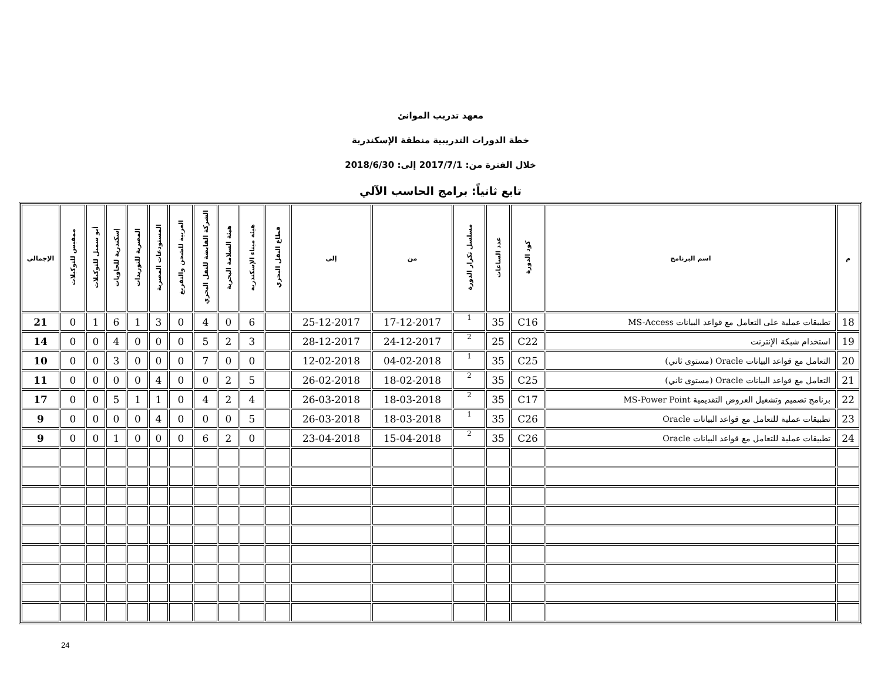معهد تدريب الموانئ
خطة الدورات التدريبية منطقة الإسكندرية
خلال الفترة من: 2017/7/1 إلى: 2018/6/30
تابع ثانياً: برامج الحاسب الآلي
| م | اسم البرنامج | كود الدورة | عدد الساعات | مسلسل تكرار الدورة | من | إلى | قطاع النقل البحري | هيئة ميناء الإسكندرية | هيئة السلامة البحرية | الشركة القابضة للنقل البحري | العربية للشحن والتفريغ | المستودعات المصرية | المصرية للتوريدات | إسكندرية للحاويات | أبو سمبل للتوكيلات | ممفيس للتوكيلات | الإجمالي |
| --- | --- | --- | --- | --- | --- | --- | --- | --- | --- | --- | --- | --- | --- | --- | --- | --- | --- |
| 18 | تطبيقات عملية على التعامل مع قواعد البيانات MS-Access | C16 | 35 | 1 | 17-12-2017 | 25-12-2017 | | 6 | 0 | 4 | 0 | 3 | 1 | 6 | 1 | 0 | 21 |
| 19 | استخدام شبكة الإنترنت | C22 | 25 | 2 | 24-12-2017 | 28-12-2017 | | 3 | 2 | 5 | 0 | 0 | 0 | 4 | 0 | 0 | 14 |
| 20 | التعامل مع قواعد البيانات Oracle (مستوى ثاني) | C25 | 35 | 1 | 04-02-2018 | 12-02-2018 | | 0 | 0 | 7 | 0 | 0 | 0 | 3 | 0 | 0 | 10 |
| 21 | التعامل مع قواعد البيانات Oracle (مستوى ثاني) | C25 | 35 | 2 | 18-02-2018 | 26-02-2018 | | 5 | 2 | 0 | 0 | 4 | 0 | 0 | 0 | 0 | 11 |
| 22 | برنامج تصميم وتشغيل العروض التقديمية MS-Power Point | C17 | 35 | 2 | 18-03-2018 | 26-03-2018 | | 4 | 2 | 4 | 0 | 1 | 1 | 5 | 0 | 0 | 17 |
| 23 | تطبيقات عملية للتعامل مع قواعد البيانات Oracle | C26 | 35 | 1 | 18-03-2018 | 26-03-2018 | | 5 | 0 | 0 | 0 | 4 | 0 | 0 | 0 | 0 | 9 |
| 24 | تطبيقات عملية للتعامل مع قواعد البيانات Oracle | C26 | 35 | 2 | 15-04-2018 | 23-04-2018 | | 0 | 2 | 6 | 0 | 0 | 0 | 1 | 0 | 0 | 9 |
24